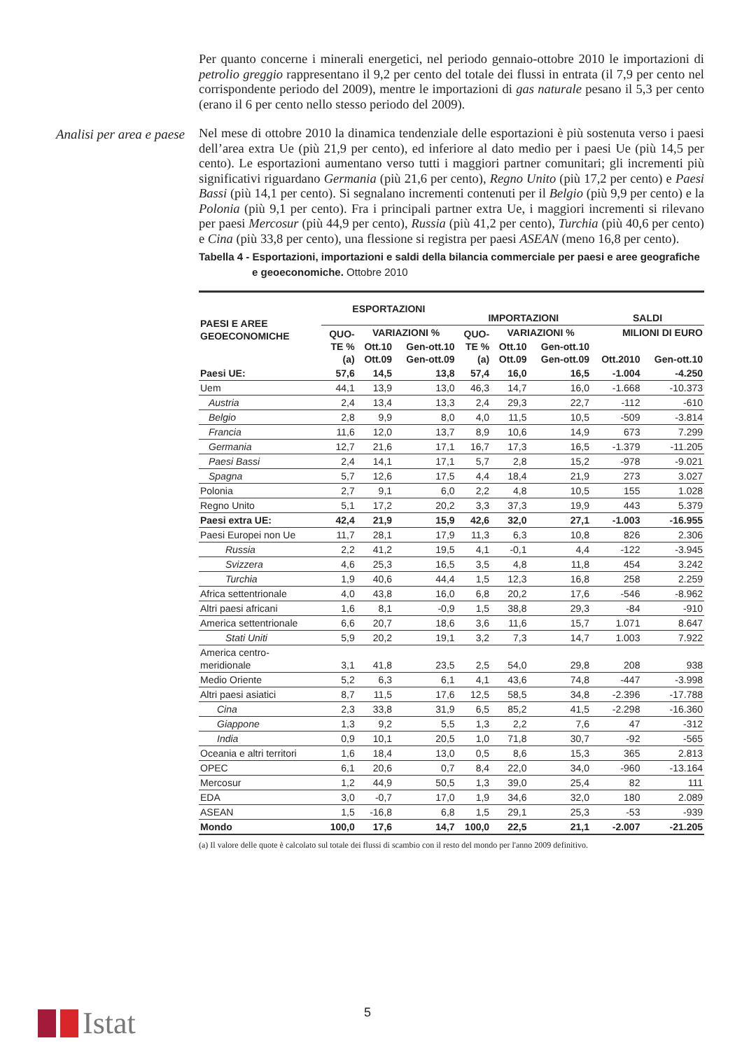Analisi per area e paese
Per quanto concerne i minerali energetici, nel periodo gennaio-ottobre 2010 le importazioni di petrolio greggio rappresentano il 9,2 per cento del totale dei flussi in entrata (il 7,9 per cento nel corrispondente periodo del 2009), mentre le importazioni di gas naturale pesano il 5,3 per cento (erano il 6 per cento nello stesso periodo del 2009).
Nel mese di ottobre 2010 la dinamica tendenziale delle esportazioni è più sostenuta verso i paesi dell’area extra Ue (più 21,9 per cento), ed inferiore al dato medio per i paesi Ue (più 14,5 per cento). Le esportazioni aumentano verso tutti i maggiori partner comunitari; gli incrementi più significativi riguardano Germania (più 21,6 per cento), Regno Unito (più 17,2 per cento) e Paesi Bassi (più 14,1 per cento). Si segnalano incrementi contenuti per il Belgio (più 9,9 per cento) e la Polonia (più 9,1 per cento). Fra i principali partner extra Ue, i maggiori incrementi si rilevano per paesi Mercosur (più 44,9 per cento), Russia (più 41,2 per cento), Turchia (più 40,6 per cento) e Cina (più 33,8 per cento), una flessione si registra per paesi ASEAN (meno 16,8 per cento).
Tabella 4 - Esportazioni, importazioni e saldi della bilancia commerciale per paesi e aree geografiche e geoeconomiche. Ottobre 2010
| PAESI E AREE GEOECONOMICHE | ESPORTAZIONI | | | IMPORTAZIONI | | | SALDI | |
| --- | --- | --- | --- | --- | --- | --- | --- | --- |
| | QUO- TE % (a) | VARIAZIONI % | | QUO- TE % (a) | VARIAZIONI % | | MILIONI DI EURO | |
| | | Ott.10 Ott.09 | Gen-ott.10 Gen-ott.09 | | Ott.10 Ott.09 | Gen-ott.10 Gen-ott.09 | Ott.2010 | Gen-ott.10 |
| Paesi UE: | 57,6 | 14,5 | 13,8 | 57,4 | 16,0 | 16,5 | -1.004 | -4.250 |
| Uem | 44,1 | 13,9 | 13,0 | 46,3 | 14,7 | 16,0 | -1.668 | -10.373 |
| Austria | 2,4 | 13,4 | 13,3 | 2,4 | 29,3 | 22,7 | -112 | -610 |
| Belgio | 2,8 | 9,9 | 8,0 | 4,0 | 11,5 | 10,5 | -509 | -3.814 |
| Francia | 11,6 | 12,0 | 13,7 | 8,9 | 10,6 | 14,9 | 673 | 7.299 |
| Germania | 12,7 | 21,6 | 17,1 | 16,7 | 17,3 | 16,5 | -1.379 | -11.205 |
| Paesi Bassi | 2,4 | 14,1 | 17,1 | 5,7 | 2,8 | 15,2 | -978 | -9.021 |
| Spagna | 5,7 | 12,6 | 17,5 | 4,4 | 18,4 | 21,9 | 273 | 3.027 |
| Polonia | 2,7 | 9,1 | 6,0 | 2,2 | 4,8 | 10,5 | 155 | 1.028 |
| Regno Unito | 5,1 | 17,2 | 20,2 | 3,3 | 37,3 | 19,9 | 443 | 5.379 |
| Paesi extra UE: | 42,4 | 21,9 | 15,9 | 42,6 | 32,0 | 27,1 | -1.003 | -16.955 |
| Paesi Europei non Ue | 11,7 | 28,1 | 17,9 | 11,3 | 6,3 | 10,8 | 826 | 2.306 |
| Russia | 2,2 | 41,2 | 19,5 | 4,1 | -0,1 | 4,4 | -122 | -3.945 |
| Svizzera | 4,6 | 25,3 | 16,5 | 3,5 | 4,8 | 11,8 | 454 | 3.242 |
| Turchia | 1,9 | 40,6 | 44,4 | 1,5 | 12,3 | 16,8 | 258 | 2.259 |
| Africa settentrionale | 4,0 | 43,8 | 16,0 | 6,8 | 20,2 | 17,6 | -546 | -8.962 |
| Altri paesi africani | 1,6 | 8,1 | -0,9 | 1,5 | 38,8 | 29,3 | -84 | -910 |
| America settentrionale | 6,6 | 20,7 | 18,6 | 3,6 | 11,6 | 15,7 | 1.071 | 8.647 |
| Stati Uniti | 5,9 | 20,2 | 19,1 | 3,2 | 7,3 | 14,7 | 1.003 | 7.922 |
| America centro- meridionale | 3,1 | 41,8 | 23,5 | 2,5 | 54,0 | 29,8 | 208 | 938 |
| Medio Oriente | 5,2 | 6,3 | 6,1 | 4,1 | 43,6 | 74,8 | -447 | -3.998 |
| Altri paesi asiatici | 8,7 | 11,5 | 17,6 | 12,5 | 58,5 | 34,8 | -2.396 | -17.788 |
| Cina | 2,3 | 33,8 | 31,9 | 6,5 | 85,2 | 41,5 | -2.298 | -16.360 |
| Giappone | 1,3 | 9,2 | 5,5 | 1,3 | 2,2 | 7,6 | 47 | -312 |
| India | 0,9 | 10,1 | 20,5 | 1,0 | 71,8 | 30,7 | -92 | -565 |
| Oceania e altri territori | 1,6 | 18,4 | 13,0 | 0,5 | 8,6 | 15,3 | 365 | 2.813 |
| OPEC | 6,1 | 20,6 | 0,7 | 8,4 | 22,0 | 34,0 | -960 | -13.164 |
| Mercosur | 1,2 | 44,9 | 50,5 | 1,3 | 39,0 | 25,4 | 82 | 111 |
| EDA | 3,0 | -0,7 | 17,0 | 1,9 | 34,6 | 32,0 | 180 | 2.089 |
| ASEAN | 1,5 | -16,8 | 6,8 | 1,5 | 29,1 | 25,3 | -53 | -939 |
| Mondo | 100,0 | 17,6 | 14,7 | 100,0 | 22,5 | 21,1 | -2.007 | -21.205 |
(a) Il valore delle quote è calcolato sul totale dei flussi di scambio con il resto del mondo per l'anno 2009 definitivo.
Istat 5